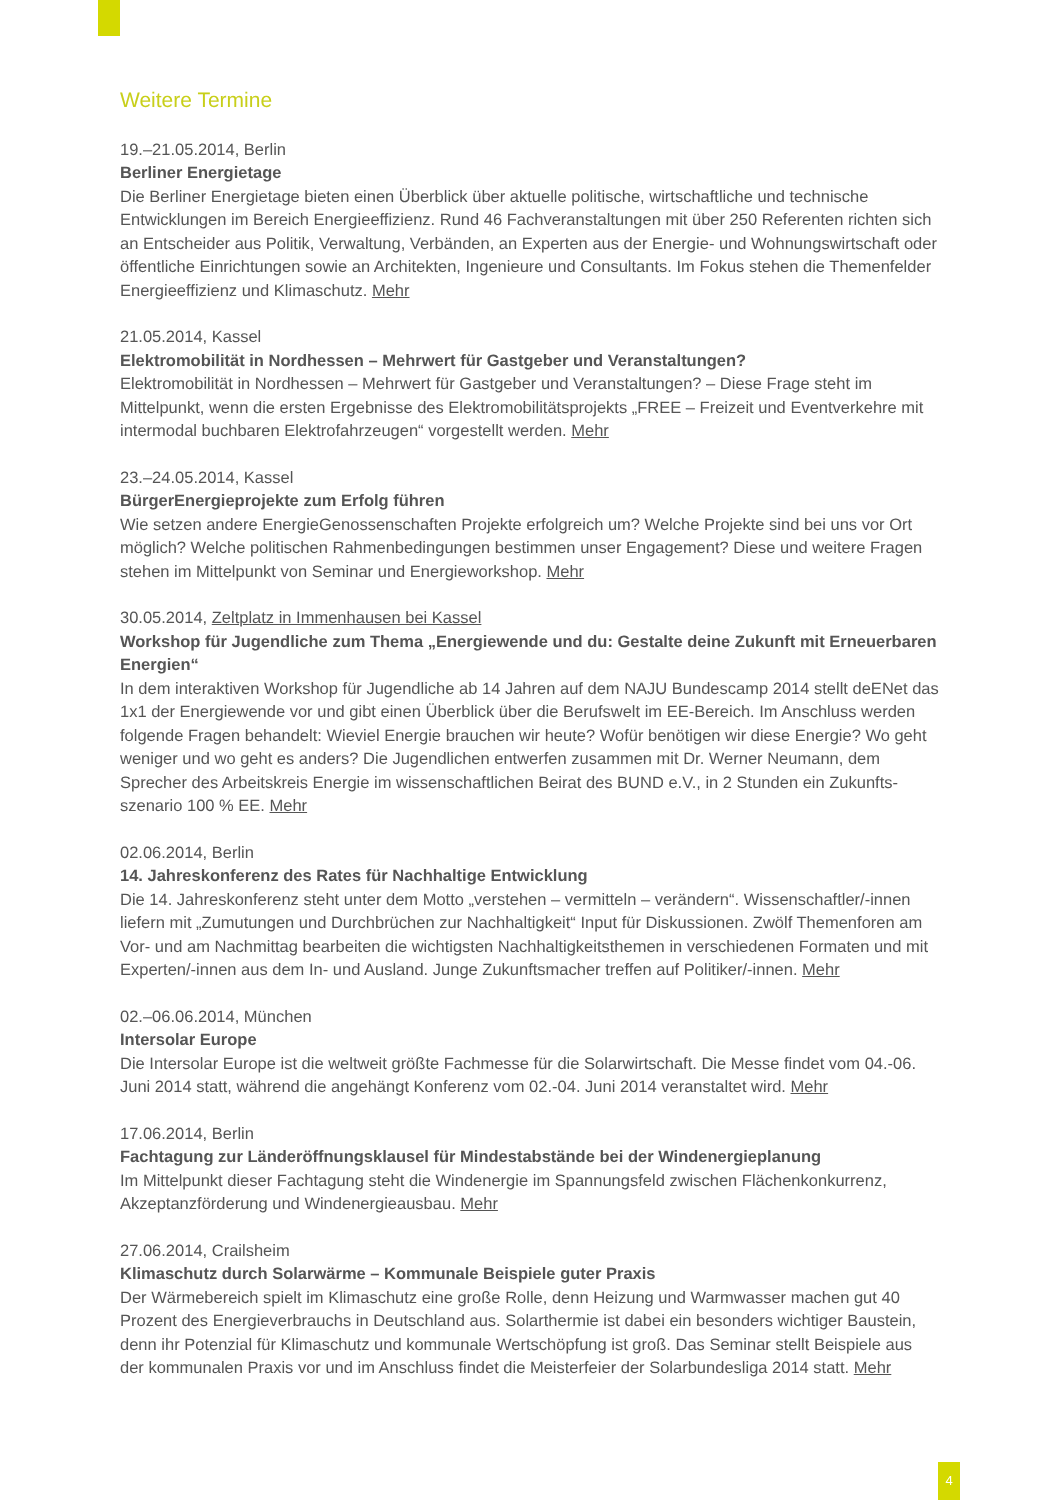Weitere Termine
19.–21.05.2014, Berlin
Berliner Energietage
Die Berliner Energietage bieten einen Überblick über aktuelle politische, wirtschaftliche und technische Entwicklungen im Bereich Energieeffizienz. Rund 46 Fachveranstaltungen mit über 250 Referenten richten sich an Entscheider aus Politik, Verwaltung, Verbänden, an Experten aus der Energie- und Wohnungswirtschaft oder öffentliche Einrichtungen sowie an Architekten, Ingenieure und Consultants. Im Fokus stehen die Themenfelder Energieeffizienz und Klimaschutz. Mehr
21.05.2014, Kassel
Elektromobilität in Nordhessen – Mehrwert für Gastgeber und Veranstaltungen?
Elektromobilität in Nordhessen – Mehrwert für Gastgeber und Veranstaltungen? – Diese Frage steht im Mittelpunkt, wenn die ersten Ergebnisse des Elektromobilitätsprojekts „FREE – Freizeit und Eventverkehre mit intermodal buchbaren Elektrofahrzeugen“ vorgestellt werden. Mehr
23.–24.05.2014, Kassel
BürgerEnergieprojekte zum Erfolg führen
Wie setzen andere EnergieGenossenschaften Projekte erfolgreich um? Welche Projekte sind bei uns vor Ort möglich? Welche politischen Rahmenbedingungen bestimmen unser Engagement? Diese und weitere Fragen stehen im Mittelpunkt von Seminar und Energieworkshop. Mehr
30.05.2014, Zeltplatz in Immenhausen bei Kassel
Workshop für Jugendliche zum Thema „Energiewende und du: Gestalte deine Zukunft mit Erneuerbaren Energien“In dem interaktiven Workshop für Jugendliche ab 14 Jahren auf dem NAJU Bundescamp 2014 stellt deENet das 1x1 der Energiewende vor und gibt einen Überblick über die Berufswelt im EE-Bereich. Im Anschluss werden folgende Fragen behandelt: Wieviel Energie brauchen wir heute? Wofür benötigen wir diese Energie? Wo geht weniger und wo geht es anders? Die Jugendlichen entwerfen zusammen mit Dr. Werner Neumann, dem Sprecher des Arbeitskreis Energie im wissenschaftlichen Beirat des BUND e.V., in 2 Stunden ein Zukunfts-szenario 100 % EE. Mehr
02.06.2014, Berlin
14. Jahreskonferenz des Rates für Nachhaltige Entwicklung
Die 14. Jahreskonferenz steht unter dem Motto „verstehen – vermitteln – verändern“. Wissenschaftler/-innen liefern mit „Zumutungen und Durchbrüchen zur Nachhaltigkeit“ Input für Diskussionen. Zwölf Themenforen am Vor- und am Nachmittag bearbeiten die wichtigsten Nachhaltigkeitsthemen in verschiedenen Formaten und mit Experten/-innen aus dem In- und Ausland. Junge Zukunftsmacher treffen auf Politiker/-innen. Mehr
02.–06.06.2014, München
Intersolar Europe
Die Intersolar Europe ist die weltweit größte Fachmesse für die Solarwirtschaft. Die Messe findet vom 04.-06. Juni 2014 statt, während die angehängt Konferenz vom 02.-04. Juni 2014 veranstaltet wird. Mehr
17.06.2014, Berlin
Fachtagung zur Länderöffnungsklausel für Mindestabstände bei der Windenergieplanung
Im Mittelpunkt dieser Fachtagung steht die Windenergie im Spannungsfeld zwischen Flächenkonkurrenz, Akzeptanzförderung und Windenergieausbau. Mehr
27.06.2014, Crailsheim
Klimaschutz durch Solarwärme – Kommunale Beispiele guter Praxis
Der Wärmebereich spielt im Klimaschutz eine große Rolle, denn Heizung und Warmwasser machen gut 40 Prozent des Energieverbrauchs in Deutschland aus. Solarthermie ist dabei ein besonders wichtiger Baustein, denn ihr Potenzial für Klimaschutz und kommunale Wertschöpfung ist groß. Das Seminar stellt Beispiele aus der kommunalen Praxis vor und im Anschluss findet die Meisterfeier der Solarbundesliga 2014 statt. Mehr
4